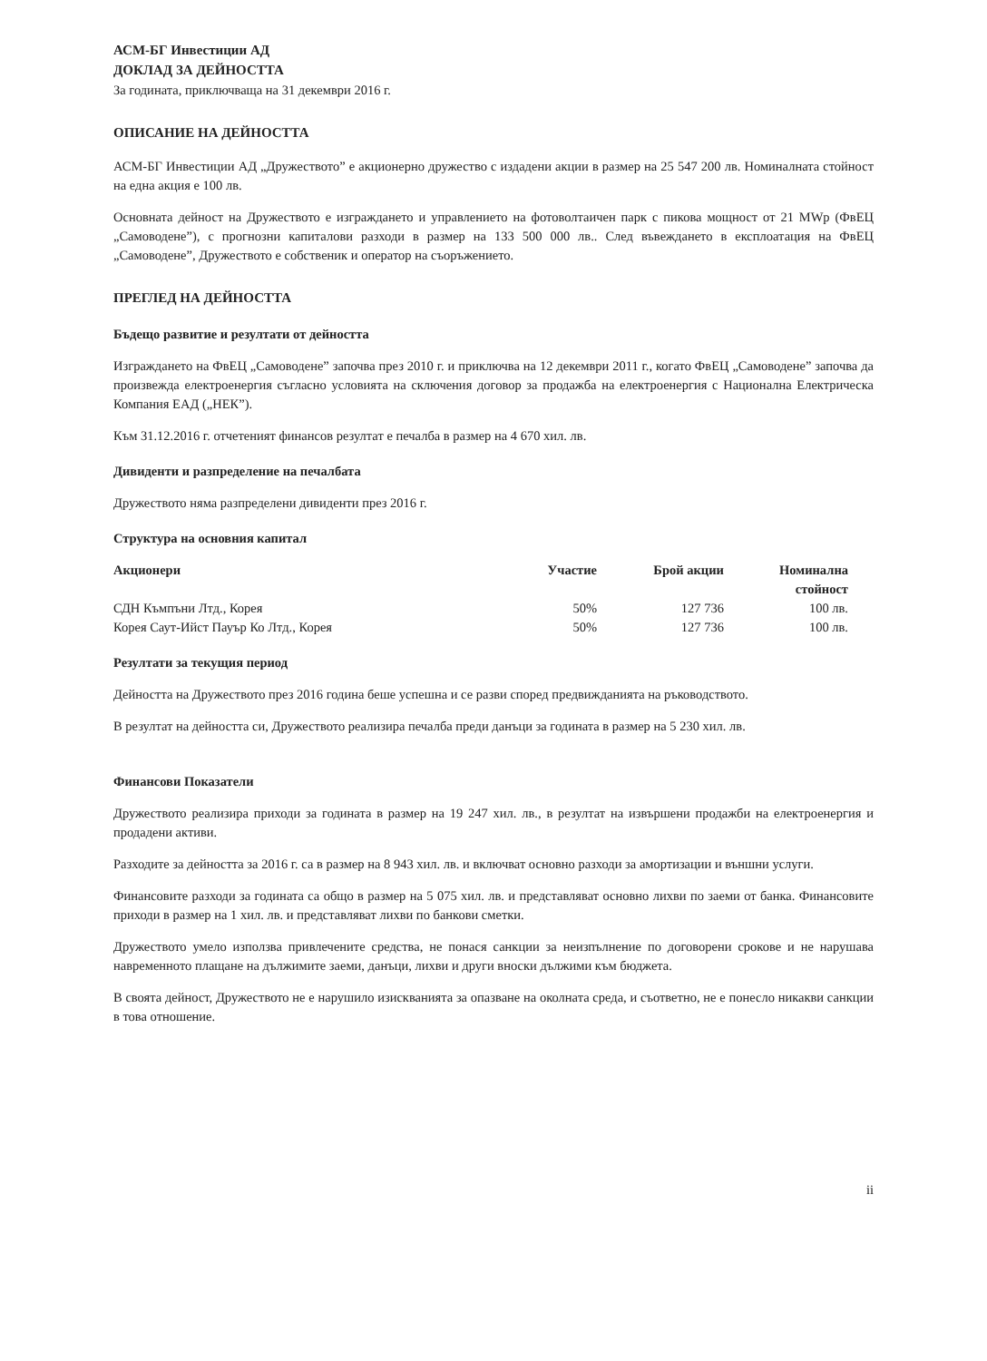АСМ-БГ Инвестиции АД
ДОКЛАД ЗА ДЕЙНОСТТА
За годината, приключваща на 31 декември 2016 г.
ОПИСАНИЕ НА ДЕЙНОСТТА
АСМ-БГ Инвестиции АД „Дружеството” е акционерно дружество с издадени акции в размер на 25 547 200 лв. Номиналната стойност на една акция е 100 лв.
Основната дейност на Дружеството е изграждането и управлението на фотоволтаичен парк с пикова мощност от 21 MWp (ФвЕЦ „Самоводене”), с прогнозни капиталови разходи в размер на 133 500 000 лв.. След въвеждането в експлоатация на ФвЕЦ „Самоводене”, Дружеството е собственик и оператор на съоръжението.
ПРЕГЛЕД НА ДЕЙНОСТТА
Бъдещо развитие и резултати от дейността
Изграждането на ФвЕЦ „Самоводене” започва през 2010 г. и приключва на 12 декември 2011 г., когато ФвЕЦ „Самоводене” започва да произвежда електроенергия съгласно условията на сключения договор за продажба на електроенергия с Национална Електрическа Компания ЕАД („НЕК”).
Към 31.12.2016 г. отчетеният финансов резултат е печалба в размер на 4 670 хил. лв.
Дивиденти и разпределение на печалбата
Дружеството няма разпределени дивиденти през 2016 г.
Структура на основния капитал
| Акционери | Участие | Брой акции | Номинална стойност |
| --- | --- | --- | --- |
| СДН Къмпъни Лтд., Корея | 50% | 127 736 | 100 лв. |
| Корея Саут-Ийст Пауър Ко Лтд., Корея | 50% | 127 736 | 100 лв. |
Резултати за текущия период
Дейността на Дружеството през 2016 година беше успешна и се разви според предвижданията на ръководството.
В резултат на дейността си, Дружеството реализира печалба преди данъци за годината в размер на 5 230 хил. лв.
Финансови Показатели
Дружеството реализира приходи за годината в размер на 19 247 хил. лв., в резултат на извършени продажби на електроенергия и продадени активи.
Разходите за дейността за 2016 г. са в размер на 8 943 хил. лв. и включват основно разходи за амортизации и външни услуги.
Финансовите разходи за годината са общо в размер на 5 075 хил. лв. и представляват основно лихви по заеми от банка. Финансовите приходи в размер на 1 хил. лв. и представляват лихви по банкови сметки.
Дружеството умело използва привлечените средства, не понася санкции за неизпълнение по договорени срокове и не нарушава навременното плащане на дължимите заеми, данъци, лихви и други вноски дължими към бюджета.
В своята дейност, Дружеството не е нарушило изискванията за опазване на околната среда, и съответно, не е понесло никакви санкции в това отношение.
ii